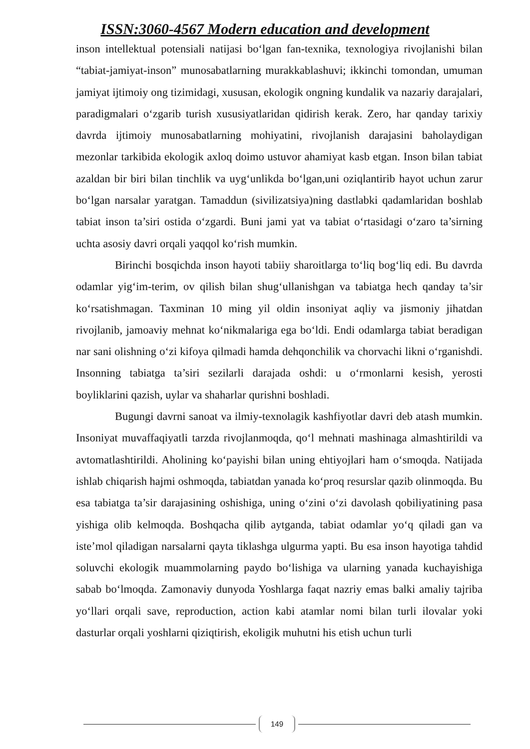ISSN:3060-4567 Modern education and development
inson intellektual potensiali natijasi bo‘lgan fan-texnika, texnologiya rivojlanishi bilan “tabiat-jamiyat-inson” munosabatlarning murakkablashuvi; ikkinchi tomondan, umuman jamiyat ijtimoiy ong tizimidagi, xususan, ekologik ongning kundalik va nazariy darajalari, paradigmalari o‘zgarib turish xususiyatlaridan qidirish kerak. Zero, har qanday tarixiy davrda ijtimoiy munosabatlarning mohiyatini, rivojlanish darajasini baholaydigan mezonlar tarkibida ekologik axloq doimo ustuvor ahamiyat kasb etgan. Inson bilan tabiat azaldan bir biri bilan tinchlik va uyg‘unlikda bo‘lgan,uni oziqlantirib hayot uchun zarur bo‘lgan narsalar yaratgan. Tamaddun (sivilizatsiya)ning dastlabki qadamlaridan boshlab tabiat inson ta’siri ostida o‘zgardi. Buni jami yat va tabiat o‘rtasidagi o‘zaro ta’sirning uchta asosiy davri orqali yaqqol ko‘rish mumkin.
Birinchi bosqichda inson hayoti tabiiy sharoitlarga to‘liq bog‘liq edi. Bu davrda odamlar yig‘im-terim, ov qilish bilan shug‘ullanishgan va tabiatga hech qanday ta’sir ko‘rsatishmagan. Taxminan 10 ming yil oldin insoniyat aqliy va jismoniy jihatdan rivojlanib, jamoaviy mehnat ko‘nikmalariga ega bo‘ldi. Endi odamlarga tabiat beradigan nar sani olishning o‘zi kifoya qilmadi hamda dehqonchilik va chorvachi likni o‘rganishdi. Insonning tabiatga ta’siri sezilarli darajada oshdi: u o‘rmonlarni kesish, yerosti boyliklarini qazish, uylar va shaharlar qurishni boshladi.
Bugungi davrni sanoat va ilmiy-texnolagik kashfiyotlar davri deb atash mumkin. Insoniyat muvaffaqiyatli tarzda rivojlanmoqda, qo‘l mehnati mashinaga almashtirildi va avtomatlashtirildi. Aholining ko‘payishi bilan uning ehtiyojlari ham o‘smoqda. Natijada ishlab chiqarish hajmi oshmoqda, tabiatdan yanada ko‘proq resurslar qazib olinmoqda. Bu esa tabiatga ta’sir darajasining oshishiga, uning o‘zini o‘zi davolash qobiliyatining pasa yishiga olib kelmoqda. Boshqacha qilib aytganda, tabiat odamlar yo‘q qiladi gan va iste’mol qiladigan narsalarni qayta tiklashga ulgurma yapti. Bu esa inson hayotiga tahdid soluvchi ekologik muammolarning paydo bo‘lishiga va ularning yanada kuchayishiga sabab bo‘lmoqda. Zamonaviy dunyoda Yoshlarga faqat nazriy emas balki amaliy tajriba yo‘llari orqali save, reproduction, action kabi atamlar nomi bilan turli ilovalar yoki dasturlar orqali yoshlarni qiziqtirish, ekoligik muhutni his etish uchun turli
149